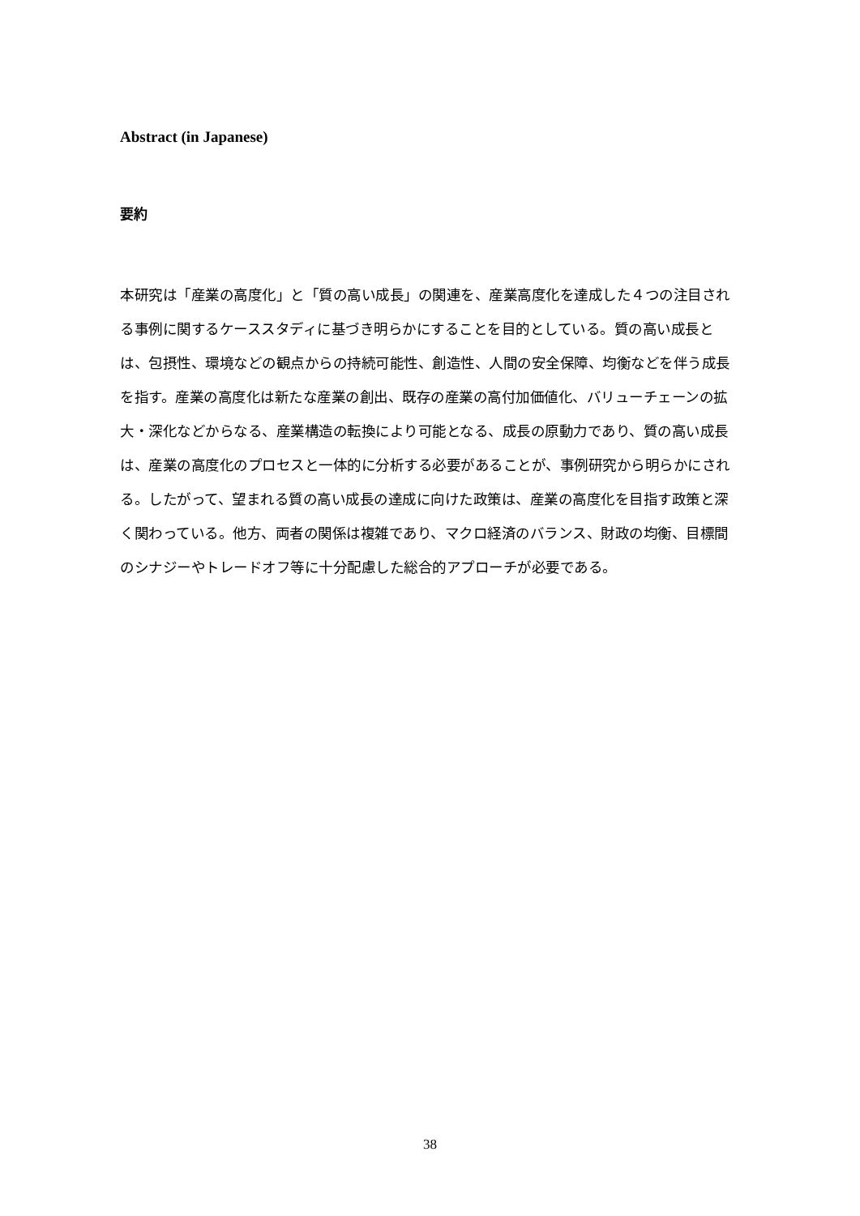Abstract (in Japanese)
要約
本研究は「産業の高度化」と「質の高い成長」の関連を、産業高度化を達成した４つの注目される事例に関するケーススタディに基づき明らかにすることを目的としている。質の高い成長とは、包摂性、環境などの観点からの持続可能性、創造性、人間の安全保障、均衡などを伴う成長を指す。産業の高度化は新たな産業の創出、既存の産業の高付加価値化、バリューチェーンの拡大・深化などからなる、産業構造の転換により可能となる、成長の原動力であり、質の高い成長は、産業の高度化のプロセスと一体的に分析する必要があることが、事例研究から明らかにされる。したがって、望まれる質の高い成長の達成に向けた政策は、産業の高度化を目指す政策と深く関わっている。他方、両者の関係は複雑であり、マクロ経済のバランス、財政の均衡、目標間のシナジーやトレードオフ等に十分配慮した総合的アプローチが必要である。
38